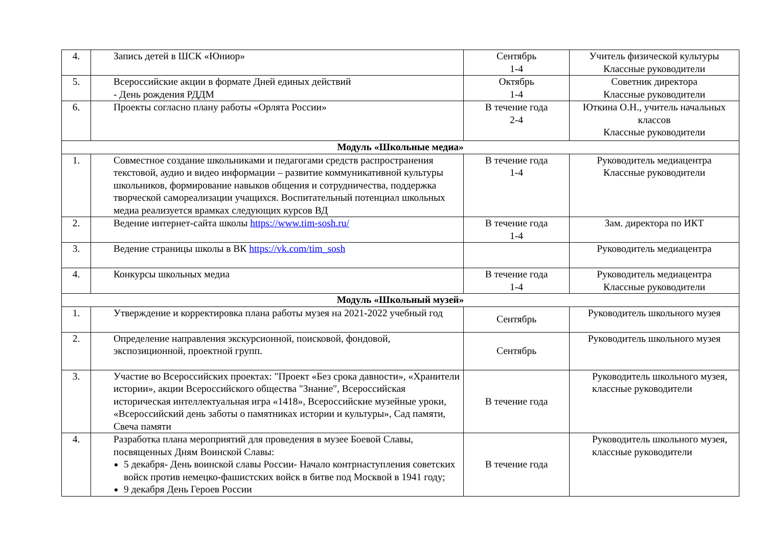| 4. | Запись детей в ШСК «Юниор» | Сентябрь 1-4 | Учитель физической культуры Классные руководители |
| 5. | Всероссийские акции в формате Дней единых действий - День рождения РДДМ | Октябрь 1-4 | Советник директора Классные руководители |
| 6. | Проекты согласно плану работы «Орлята России» | В течение года 2-4 | Юткина О.Н., учитель начальных классов Классные руководители |
| Модуль «Школьные медиа» | | | |
| 1. | Совместное создание школьниками и педагогами средств распространения текстовой, аудио и видео информации – развитие коммуникативной культуры школьников, формирование навыков общения и сотрудничества, поддержка творческой самореализации учащихся. Воспитательный потенциал школьных медиа реализуется врамках следующих курсов ВД | В течение года 1-4 | Руководитель медиацентра Классные руководители |
| 2. | Ведение интернет-сайта школы https://www.tim-sosh.ru/ | В течение года 1-4 | Зам. директора по ИКТ |
| 3. | Ведение страницы школы в ВК https://vk.com/tim_sosh | | Руководитель медиацентра |
| 4. | Конкурсы школьных медиа | В течение года 1-4 | Руководитель медиацентра Классные руководители |
| Модуль «Школьный музей» | | | |
| 1. | Утверждение и корректировка плана работы музея на 2021-2022 учебный год | Сентябрь | Руководитель школьного музея |
| 2. | Определение направления экскурсионной, поисковой, фондовой, экспозиционной, проектной групп. | Сентябрь | Руководитель школьного музея |
| 3. | Участие во Всероссийских проектах: "Проект «Без срока давности», «Хранители истории», акции Всероссийского общества "Знание", Всероссийская историческая интеллектуальная игра «1418», Всероссийские музейные уроки, «Всероссийский день заботы о памятниках истории и культуры», Сад памяти, Свеча памяти | В течение года | Руководитель школьного музея, классные руководители |
| 4. | Разработка плана мероприятий для проведения в музее Боевой Славы, посвященных Дням Воинской Славы: 5 декабря- День воинской славы России- Начало контрнаступления советских войск против немецко-фашистских войск в битве под Москвой в 1941 году; 9 декабря День Героев России | В течение года | Руководитель школьного музея, классные руководители |